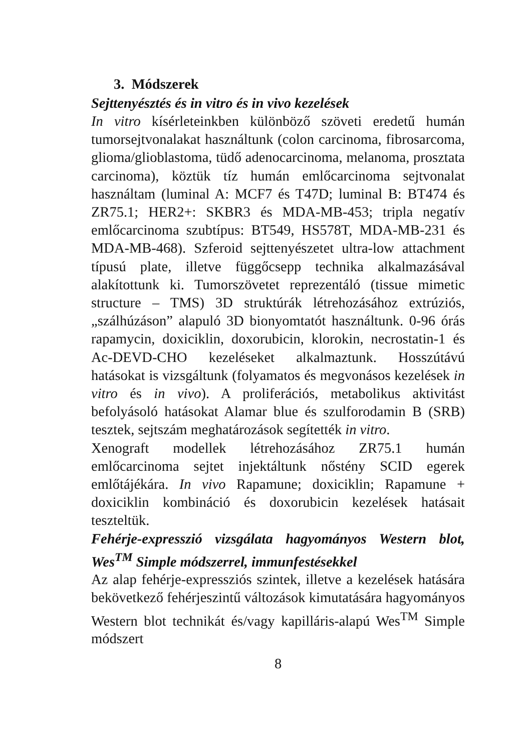3. Módszerek
Sejttenyésztés és in vitro és in vivo kezelések
In vitro kísérleteinkben különböző szöveti eredetű humán tumorsejtvonalakat használtunk (colon carcinoma, fibrosarcoma, glioma/glioblastoma, tüdő adenocarcinoma, melanoma, prosztata carcinoma), köztük tíz humán emlőcarcinoma sejtvonalat használtam (luminal A: MCF7 és T47D; luminal B: BT474 és ZR75.1; HER2+: SKBR3 és MDA-MB-453; tripla negatív emlőcarcinoma szubtípus: BT549, HS578T, MDA-MB-231 és MDA-MB-468). Szferoid sejttenyészetet ultra-low attachment típusú plate, illetve függőcsepp technika alkalmazásával alakítottunk ki. Tumorszövetet reprezentáló (tissue mimetic structure – TMS) 3D struktúrák létrehozásához extrúziós, „szálhúzáson” alapuló 3D bionyomtatót használtunk. 0-96 órás rapamycin, doxiciklin, doxorubicin, klorokin, necrostatin-1 és Ac-DEVD-CHO kezeléseket alkalmaztunk. Hosszútávú hatásokat is vizsgáltunk (folyamatos és megvonásos kezelések in vitro és in vivo). A proliferációs, metabolikus aktivitást befolyásoló hatásokat Alamar blue és szulforodamin B (SRB) tesztek, sejtszám meghatározások segítették in vitro.
Xenograft modellek létrehozásához ZR75.1 humán emlőcarcinoma sejtet injektáltunk nőstény SCID egerek emlőtájékára. In vivo Rapamune; doxiciklin; Rapamune + doxiciklin kombináció és doxorubicin kezelések hatásait teszteltük.
Fehérje-expresszió vizsgálata hagyományos Western blot, Wes<sup>TM</sup> Simple módszerrel, immunfestésekkel
Az alap fehérje-expressziós szintek, illetve a kezelések hatására bekövetkező fehérjeszintű változások kimutatására hagyományos Western blot technikát és/vagy kapilláris-alapú Wes<sup>TM</sup> Simple módszert
8